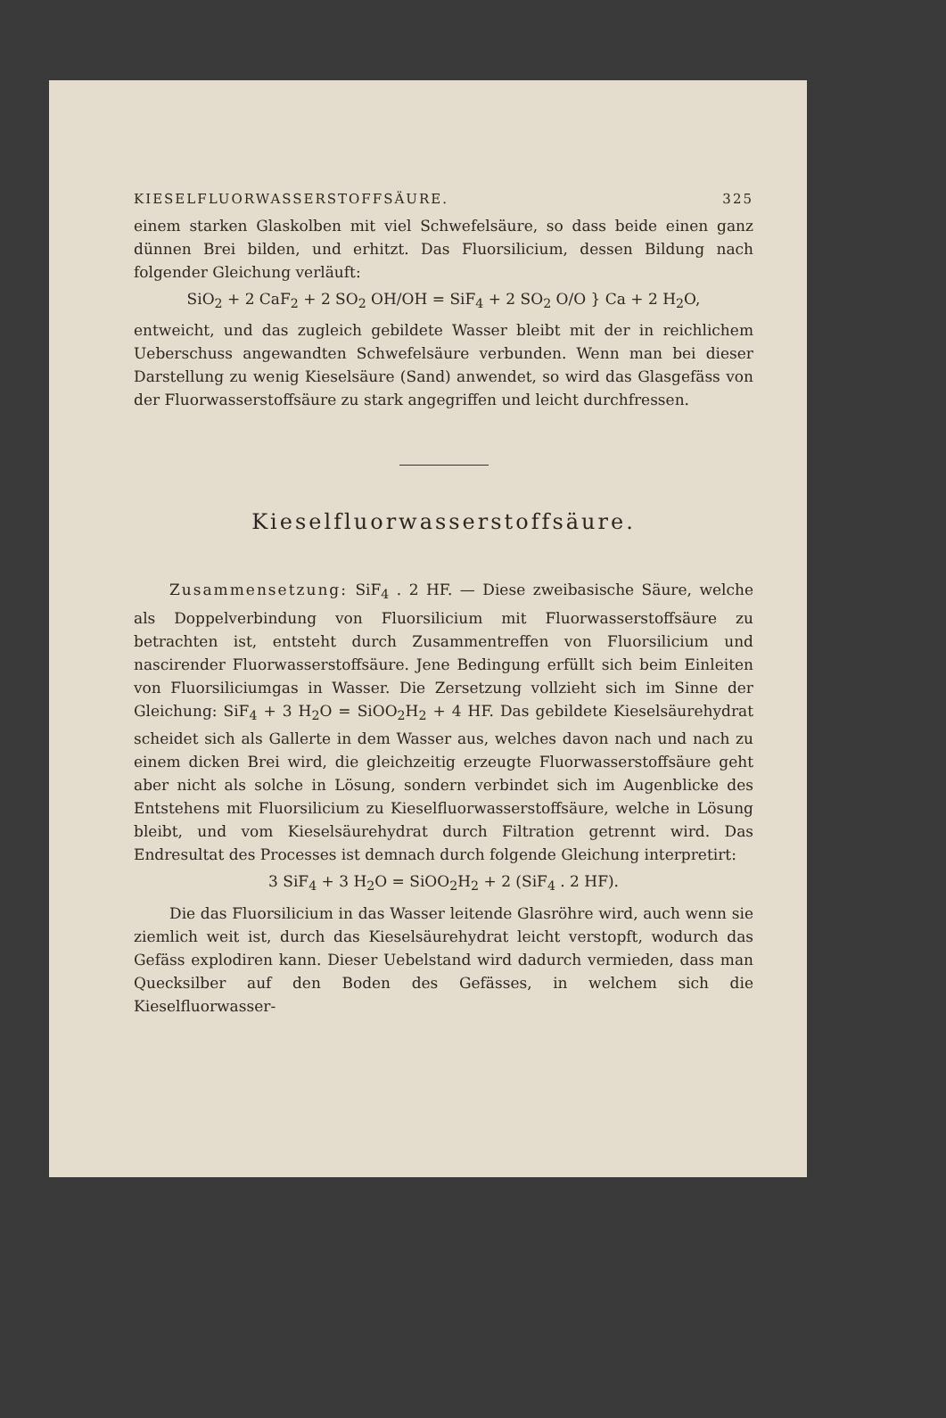KIESELFLUORWASSERSTOFFSÄURE. 325
einem starken Glaskolben mit viel Schwefelsäure, so dass beide einen ganz dünnen Brei bilden, und erhitzt. Das Fluorsilicium, dessen Bildung nach folgender Gleichung verläuft:
SiO<sub>2</sub> + 2 CaF<sub>2</sub> + 2 SO<sub>2</sub> OH/OH = SiF<sub>4</sub> + 2 SO<sub>2</sub> O/O } Ca + 2 H<sub>2</sub>O,
entweicht, und das zugleich gebildete Wasser bleibt mit der in reichlichem Ueberschuss angewandten Schwefelsäure verbunden. Wenn man bei dieser Darstellung zu wenig Kieselsäure (Sand) anwendet, so wird das Glasgefäss von der Fluorwasserstoffsäure zu stark angegriffen und leicht durchfressen.
Kieselfluorwasserstoffsäure.
Zusammensetzung: SiF<sub>4</sub> . 2 HF. — Diese zweibasische Säure, welche als Doppelverbindung von Fluorsilicium mit Fluorwasserstoffsäure zu betrachten ist, entsteht durch Zusammentreffen von Fluorsilicium und nascirender Fluorwasserstoffsäure. Jene Bedingung erfüllt sich beim Einleiten von Fluorsiliciumgas in Wasser. Die Zersetzung vollzieht sich im Sinne der Gleichung: SiF<sub>4</sub> + 3 H<sub>2</sub>O = SiOO<sub>2</sub>H<sub>2</sub> + 4 HF. Das gebildete Kieselsäurehydrat scheidet sich als Gallerte in dem Wasser aus, welches davon nach und nach zu einem dicken Brei wird, die gleichzeitig erzeugte Fluorwasserstoffsäure geht aber nicht als solche in Lösung, sondern verbindet sich im Augenblicke des Entstehens mit Fluorsilicium zu Kieselfluorwasserstoffsäure, welche in Lösung bleibt, und vom Kieselsäurehydrat durch Filtration getrennt wird. Das Endresultat des Processes ist demnach durch folgende Gleichung interpretirt:
3 SiF<sub>4</sub> + 3 H<sub>2</sub>O = SiOO<sub>2</sub>H<sub>2</sub> + 2 (SiF<sub>4</sub> . 2 HF).
Die das Fluorsilicium in das Wasser leitende Glasröhre wird, auch wenn sie ziemlich weit ist, durch das Kieselsäurehydrat leicht verstopft, wodurch das Gefäss explodiren kann. Dieser Uebelstand wird dadurch vermieden, dass man Quecksilber auf den Boden des Gefässes, in welchem sich die Kieselfluorwasser-